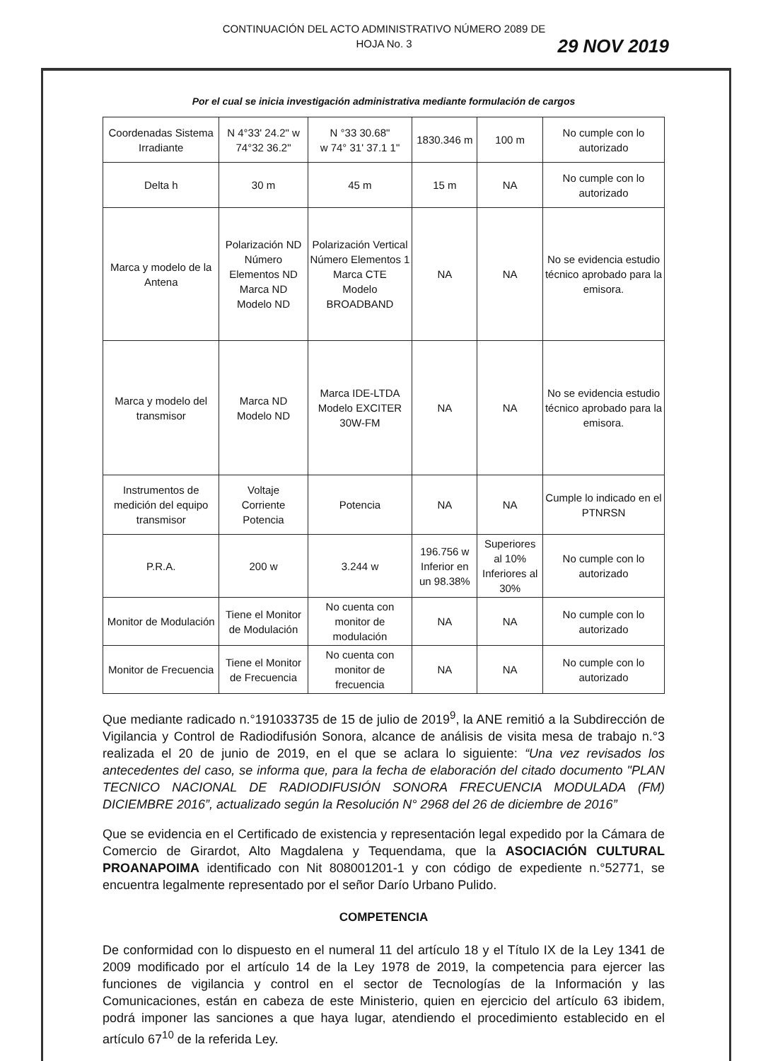CONTINUACIÓN DEL ACTO ADMINISTRATIVO NÚMERO 2089 DE
HOJA No. 3
29 NOV 2019
Por el cual se inicia investigación administrativa mediante formulación de cargos
| Coordenadas Sistema Irradiante | N 4°33' 24.2" w 74°32 36.2" | N °33 30.68" w 74° 31' 37.1 1" | 1830.346 m | 100 m | No cumple con lo autorizado |
| Delta h | 30 m | 45 m | 15 m | NA | No cumple con lo autorizado |
| Marca y modelo de la Antena | Polarización ND Número Elementos ND Marca ND Modelo ND | Polarización Vertical Número Elementos 1 Marca CTE Modelo BROADBAND | NA | NA | No se evidencia estudio técnico aprobado para la emisora. |
| Marca y modelo del transmisor | Marca ND Modelo ND | Marca IDE-LTDA Modelo EXCITER 30W-FM | NA | NA | No se evidencia estudio técnico aprobado para la emisora. |
| Instrumentos de medición del equipo transmisor | Voltaje Corriente Potencia | Potencia | NA | NA | Cumple lo indicado en el PTNRSN |
| P.R.A. | 200 w | 3.244 w | 196.756 w Inferior en un 98.38% | Superiores al 10% Inferiores al 30% | No cumple con lo autorizado |
| Monitor de Modulación | Tiene el Monitor de Modulación | No cuenta con monitor de modulación | NA | NA | No cumple con lo autorizado |
| Monitor de Frecuencia | Tiene el Monitor de Frecuencia | No cuenta con monitor de frecuencia | NA | NA | No cumple con lo autorizado |
Que mediante radicado n.°191033735 de 15 de julio de 2019<sup>9</sup>, la ANE remitió a la Subdirección de Vigilancia y Control de Radiodifusión Sonora, alcance de análisis de visita mesa de trabajo n.°3 realizada el 20 de junio de 2019, en el que se aclara lo siguiente: “Una vez revisados los antecedentes del caso, se informa que, para la fecha de elaboración del citado documento "PLAN TECNICO NACIONAL DE RADIODIFUSIÓN SONORA FRECUENCIA MODULADA (FM) DICIEMBRE 2016”, actualizado según la Resolución N° 2968 del 26 de diciembre de 2016”
Que se evidencia en el Certificado de existencia y representación legal expedido por la Cámara de Comercio de Girardot, Alto Magdalena y Tequendama, que la ASOCIACIÓN CULTURAL PROANAPOIMA identificado con Nit 808001201-1 y con código de expediente n.°52771, se encuentra legalmente representado por el señor Darío Urbano Pulido.
COMPETENCIA
De conformidad con lo dispuesto en el numeral 11 del artículo 18 y el Título IX de la Ley 1341 de 2009 modificado por el artículo 14 de la Ley 1978 de 2019, la competencia para ejercer las funciones de vigilancia y control en el sector de Tecnologías de la Información y las Comunicaciones, están en cabeza de este Ministerio, quien en ejercicio del artículo 63 ibidem, podrá imponer las sanciones a que haya lugar, atendiendo el procedimiento establecido en el artículo 67<sup>10</sup> de la referida Ley.